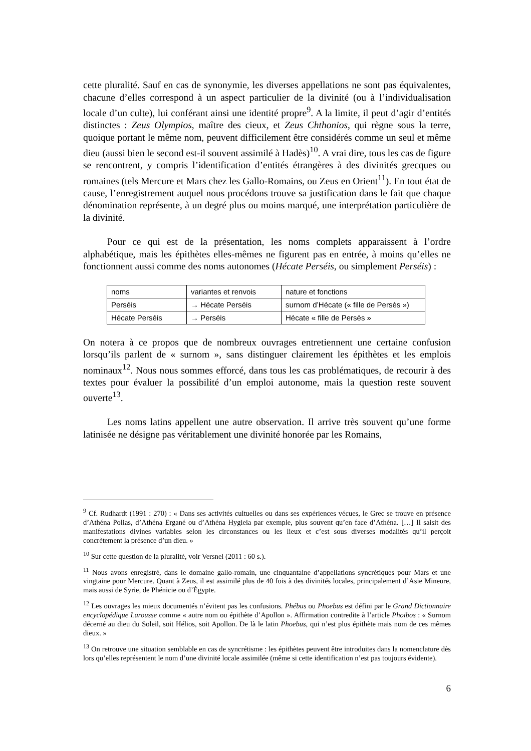cette pluralité. Sauf en cas de synonymie, les diverses appellations ne sont pas équivalentes, chacune d’elles correspond à un aspect particulier de la divinité (ou à l’individualisation locale d’un culte), lui conférant ainsi une identité propre<sup>9</sup>. A la limite, il peut d’agir d’entités distinctes : Zeus Olympios, maître des cieux, et Zeus Chthonios, qui règne sous la terre, quoique portant le même nom, peuvent difficilement être considérés comme un seul et même dieu (aussi bien le second est-il souvent assimilé à Hadès)<sup>10</sup>. A vrai dire, tous les cas de figure se rencontrent, y compris l’identification d’entités étrangères à des divinités grecques ou romaines (tels Mercure et Mars chez les Gallo-Romains, ou Zeus en Orient<sup>11</sup>). En tout état de cause, l’enregistrement auquel nous procédons trouve sa justification dans le fait que chaque dénomination représente, à un degré plus ou moins marqué, une interprétation particulière de la divinité.
Pour ce qui est de la présentation, les noms complets apparaissent à l’ordre alphabétique, mais les épithètes elles-mêmes ne figurent pas en entrée, à moins qu’elles ne fonctionnent aussi comme des noms autonomes (Hécate Perséis, ou simplement Perséis) :
| noms | variantes et renvois | nature et fonctions |
| Perséis | → Hécate Perséis | surnom d’Hécate (« fille de Persès ») |
| Hécate Perséis | → Perséis | Hécate « fille de Persès » |
On notera à ce propos que de nombreux ouvrages entretiennent une certaine confusion lorsqu’ils parlent de « surnom », sans distinguer clairement les épithètes et les emplois nominaux<sup>12</sup>. Nous nous sommes efforcé, dans tous les cas problématiques, de recourir à des textes pour évaluer la possibilité d’un emploi autonome, mais la question reste souvent ouverte<sup>13</sup>.
Les noms latins appellent une autre observation. Il arrive très souvent qu’une forme latinisée ne désigne pas véritablement une divinité honorée par les Romains,
<sup>9</sup> Cf. Rudhardt (1991 : 270) : « Dans ses activités cultuelles ou dans ses expériences vécues, le Grec se trouve en présence d’Athéna Polias, d’Athéna Ergané ou d’Athéna Hygieia par exemple, plus souvent qu’en face d’Athéna. […] Il saisit des manifestations divines variables selon les circonstances ou les lieux et c’est sous diverses modalités qu’il perçoit concrètement la présence d’un dieu. »
<sup>10</sup> Sur cette question de la pluralité, voir Versnel (2011 : 60 s.).
<sup>11</sup> Nous avons enregistré, dans le domaine gallo-romain, une cinquantaine d’appellations syncrétiques pour Mars et une vingtaine pour Mercure. Quant à Zeus, il est assimilé plus de 40 fois à des divinités locales, principalement d’Asie Mineure, mais aussi de Syrie, de Phénicie ou d’Égypte.
<sup>12</sup> Les ouvrages les mieux documentés n’évitent pas les confusions. Phébus ou Phoebus est défini par le Grand Dictionnaire encyclopédique Larousse comme « autre nom ou épithète d’Apollon ». Affirmation contredite à l’article Phoibos : « Surnom décerné au dieu du Soleil, soit Hélios, soit Apollon. De là le latin Phoebus, qui n’est plus épithète mais nom de ces mêmes dieux. »
<sup>13</sup> On retrouve une situation semblable en cas de syncrétisme : les épithètes peuvent être introduites dans la nomenclature dès lors qu’elles représentent le nom d’une divinité locale assimilée (même si cette identification n’est pas toujours évidente).
6